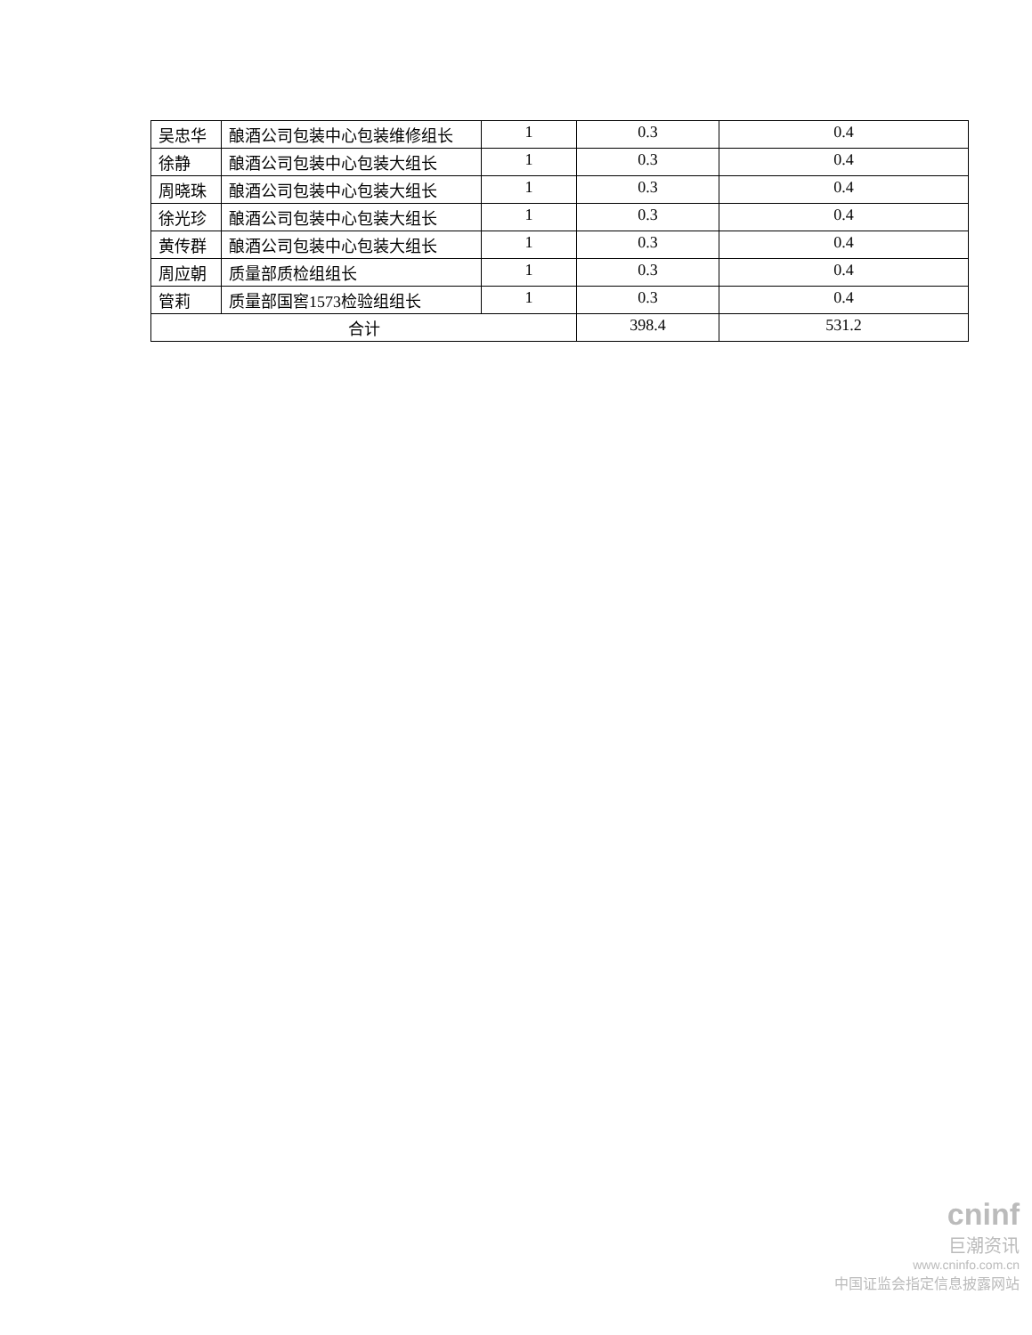| 吴忠华 | 酿酒公司包装中心包装维修组长 | 1 | 0.3 | 0.4 |
| 徐静 | 酿酒公司包装中心包装大组长 | 1 | 0.3 | 0.4 |
| 周晓珠 | 酿酒公司包装中心包装大组长 | 1 | 0.3 | 0.4 |
| 徐光珍 | 酿酒公司包装中心包装大组长 | 1 | 0.3 | 0.4 |
| 黄传群 | 酿酒公司包装中心包装大组长 | 1 | 0.3 | 0.4 |
| 周应朝 | 质量部质检组组长 | 1 | 0.3 | 0.4 |
| 管莉 | 质量部国窖1573检验组组长 | 1 | 0.3 | 0.4 |
| 合计 | | | 398.4 | 531.2 |
cninf
巨潮资讯
www.cninfo.com.cn
中国证监会指定信息披露网站